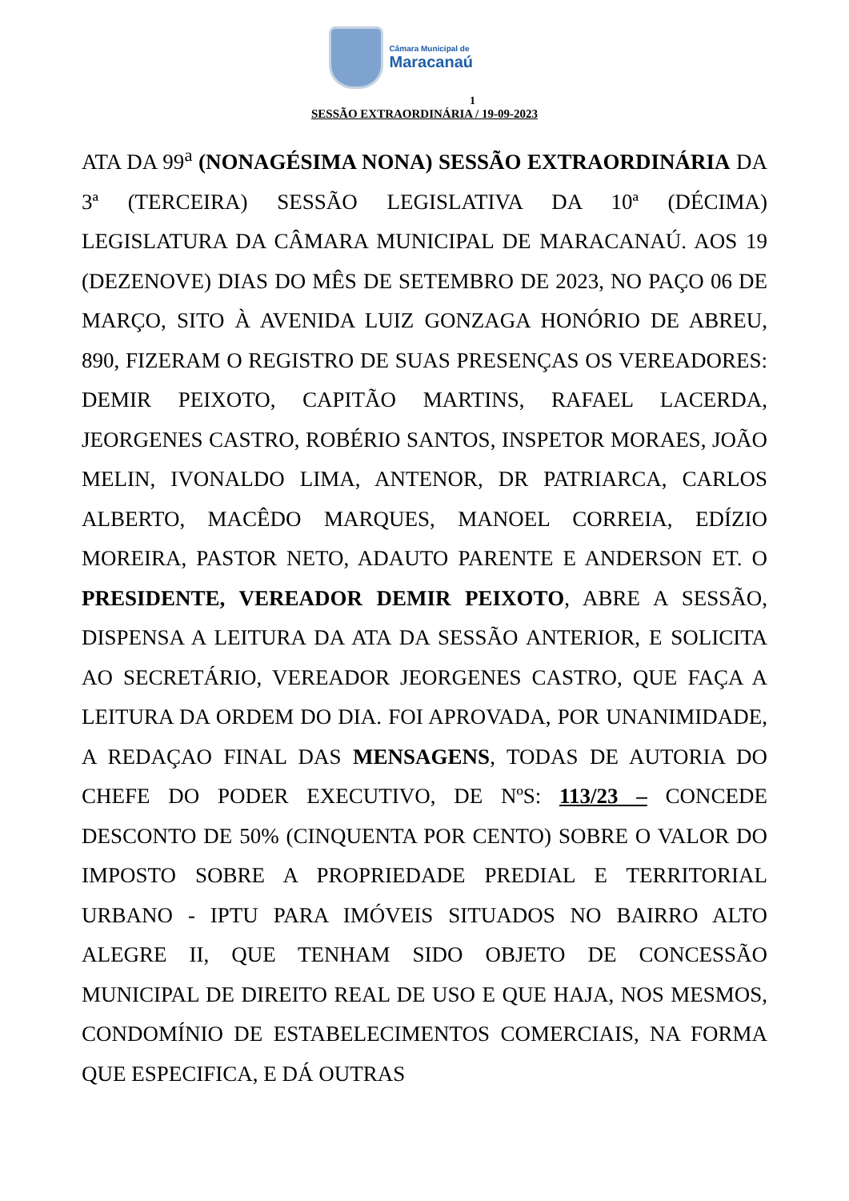Câmara Municipal de
Maracanaú
1
SESSÃO EXTRAORDINÁRIA / 19-09-2023
ATA DA 99<sup>a</sup> (NONAGÉSIMA NONA) SESSÃO EXTRAORDINÁRIA DA 3ª (TERCEIRA) SESSÃO LEGISLATIVA DA 10ª (DÉCIMA) LEGISLATURA DA CÂMARA MUNICIPAL DE MARACANAÚ. AOS 19 (DEZENOVE) DIAS DO MÊS DE SETEMBRO DE 2023, NO PAÇO 06 DE MARÇO, SITO À AVENIDA LUIZ GONZAGA HONÓRIO DE ABREU, 890, FIZERAM O REGISTRO DE SUAS PRESENÇAS OS VEREADORES: DEMIR PEIXOTO, CAPITÃO MARTINS, RAFAEL LACERDA, JEORGENES CASTRO, ROBÉRIO SANTOS, INSPETOR MORAES, JOÃO MELIN, IVONALDO LIMA, ANTENOR, DR PATRIARCA, CARLOS ALBERTO, MACÊDO MARQUES, MANOEL CORREIA, EDÍZIO MOREIRA, PASTOR NETO, ADAUTO PARENTE E ANDERSON ET. O PRESIDENTE, VEREADOR DEMIR PEIXOTO, ABRE A SESSÃO, DISPENSA A LEITURA DA ATA DA SESSÃO ANTERIOR, E SOLICITA AO SECRETÁRIO, VEREADOR JEORGENES CASTRO, QUE FAÇA A LEITURA DA ORDEM DO DIA. FOI APROVADA, POR UNANIMIDADE, A REDAÇAO FINAL DAS MENSAGENS, TODAS DE AUTORIA DO CHEFE DO PODER EXECUTIVO, DE NºS: 113/23 – CONCEDE DESCONTO DE 50% (CINQUENTA POR CENTO) SOBRE O VALOR DO IMPOSTO SOBRE A PROPRIEDADE PREDIAL E TERRITORIAL URBANO - IPTU PARA IMÓVEIS SITUADOS NO BAIRRO ALTO ALEGRE II, QUE TENHAM SIDO OBJETO DE CONCESSÃO MUNICIPAL DE DIREITO REAL DE USO E QUE HAJA, NOS MESMOS, CONDOMÍNIO DE ESTABELECIMENTOS COMERCIAIS, NA FORMA QUE ESPECIFICA, E DÁ OUTRAS